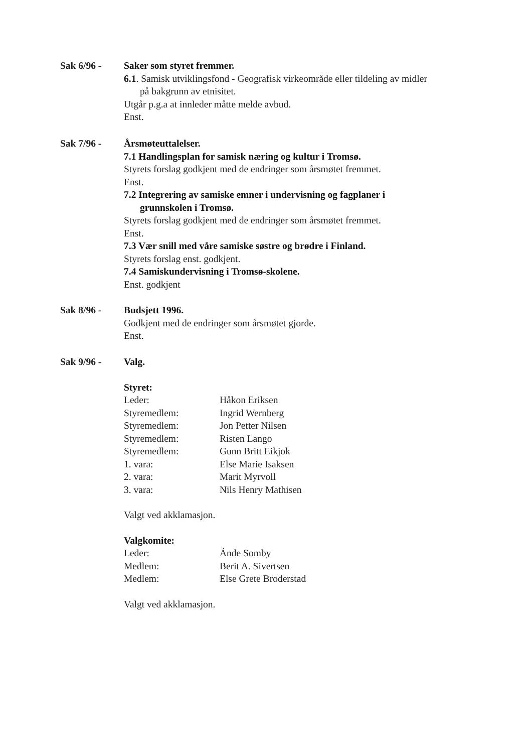Sak 6/96 - Saker som styret fremmer.
6.1. Samisk utviklingsfond - Geografisk virkeområde eller tildeling av midler
på bakgrunn av etnisitet.
Utgår p.g.a at innleder måtte melde avbud.
Enst.
Sak 7/96 - Årsmøteuttalelser.
7.1 Handlingsplan for samisk næring og kultur i Tromsø.
Styrets forslag godkjent med de endringer som årsmøtet fremmet.
Enst.
7.2 Integrering av samiske emner i undervisning og fagplaner i
grunnskolen i Tromsø.
Styrets forslag godkjent med de endringer som årsmøtet fremmet.
Enst.
7.3 Vær snill med våre samiske søstre og brødre i Finland.
Styrets forslag enst. godkjent.
7.4 Samiskundervisning i Tromsø-skolene.
Enst. godkjent
Sak 8/96 - Budsjett 1996.
Godkjent med de endringer som årsmøtet gjorde.
Enst.
Sak 9/96 - Valg.
Styret:
Leder: Håkon Eriksen
Styremedlem: Ingrid Wernberg
Styremedlem: Jon Petter Nilsen
Styremedlem: Risten Lango
Styremedlem: Gunn Britt Eikjok
1. vara: Else Marie Isaksen
2. vara: Marit Myrvoll
3. vara: Nils Henry Mathisen
Valgt ved akklamasjon.
Valgkomite:
Leder: Ánde Somby
Medlem: Berit A. Sivertsen
Medlem: Else Grete Broderstad
Valgt ved akklamasjon.